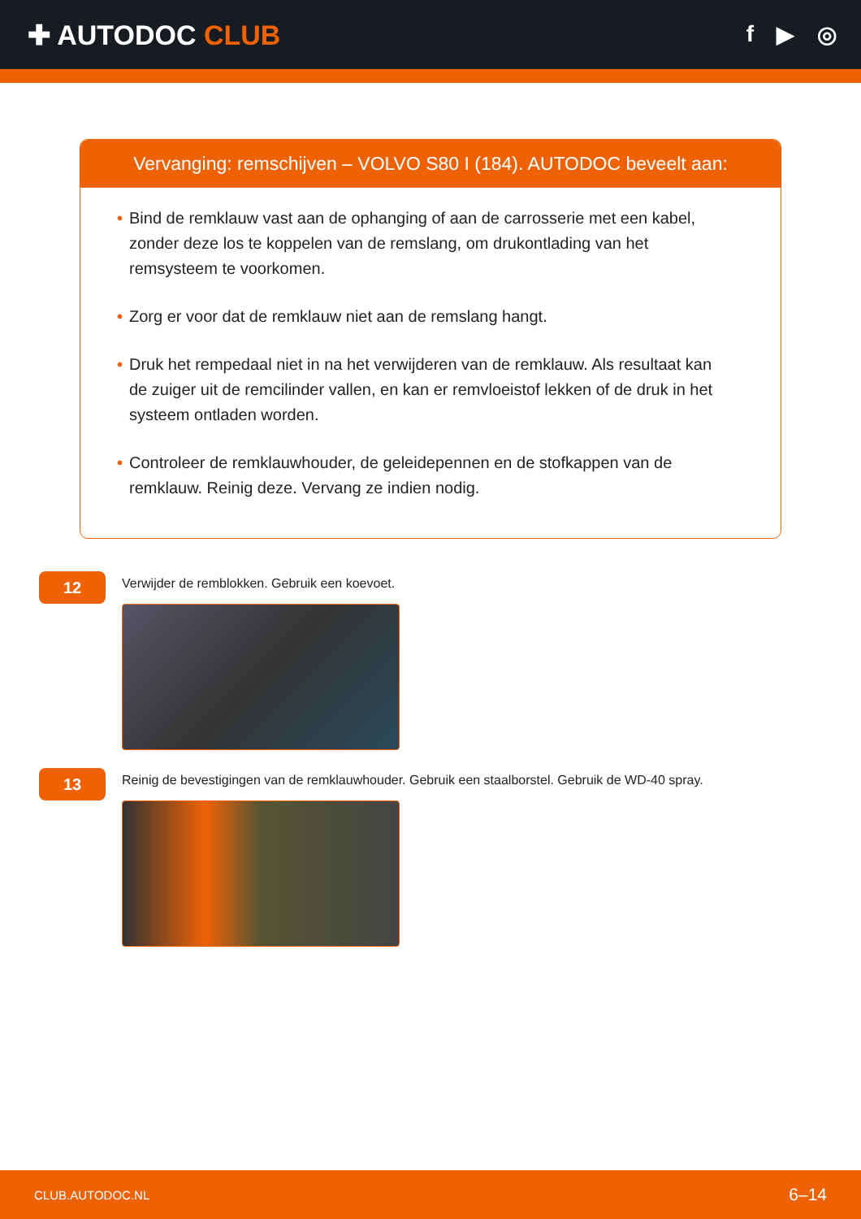✚ AUTODOC CLUB
f ▶ ◎
Vervanging: remschijven – VOLVO S80 I (184). AUTODOC beveelt aan:
• Bind de remklauw vast aan de ophanging of aan de carrosserie met een kabel, zonder deze los te koppelen van de remslang, om drukontlading van het remsysteem te voorkomen.
• Zorg er voor dat de remklauw niet aan de remslang hangt.
• Druk het rempedaal niet in na het verwijderen van de remklauw. Als resultaat kan de zuiger uit de remcilinder vallen, en kan er remvloeistof lekken of de druk in het systeem ontladen worden.
• Controleer de remklauwhouder, de geleidepennen en de stofkappen van de remklauw. Reinig deze. Vervang ze indien nodig.
12
Verwijder de remblokken. Gebruik een koevoet.
13
Reinig de bevestigingen van de remklauwhouder. Gebruik een staalborstel. Gebruik de WD-40 spray.
CLUB.AUTODOC.NL 6–14